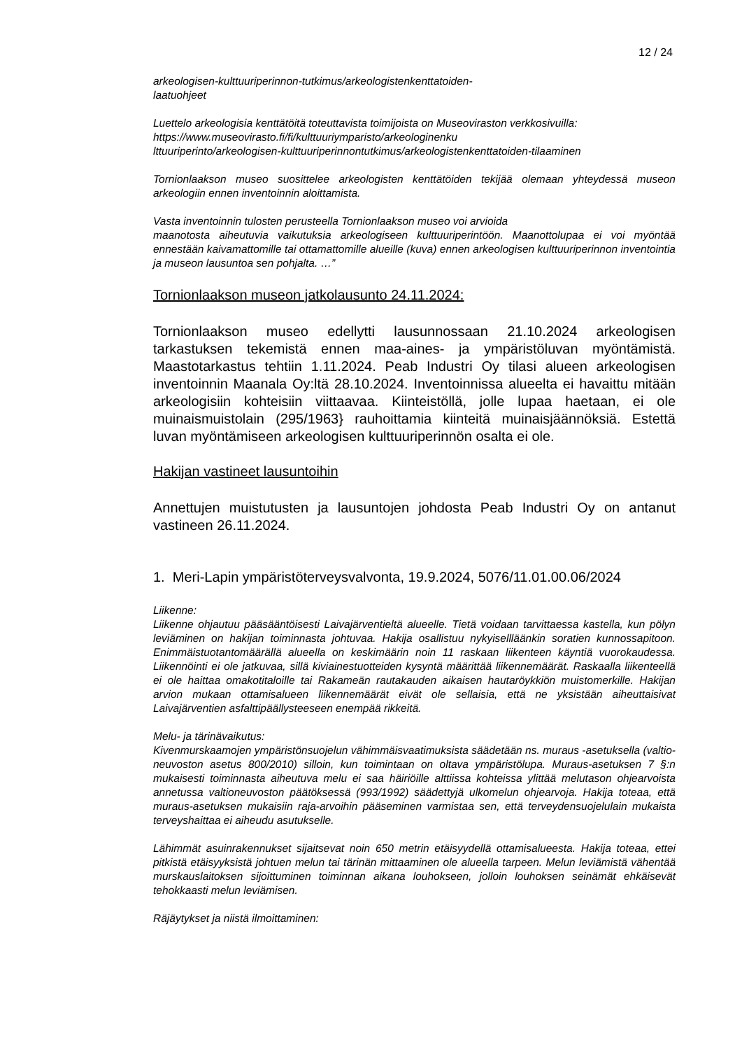12 / 24
arkeologisen-kulttuuriperinnon-tutkimus/arkeologistenkenttatoiden-
laatuohjeet
Luettelo arkeologisia kenttätöitä toteuttavista toimijoista on Museoviraston verkkosivuilla:
https://www.museovirasto.fi/fi/kulttuuriymparisto/arkeologinenku
lttuuriperinto/arkeologisen-kulttuuriperinnontutkimus/arkeologistenkenttatoiden-tilaaminen
Tornionlaakson museo suosittelee arkeologisten kenttätöiden tekijää olemaan yhteydessä museon arkeologiin ennen inventoinnin aloittamista.
Vasta inventoinnin tulosten perusteella Tornionlaakson museo voi arvioida
maanotosta aiheutuvia vaikutuksia arkeologiseen kulttuuriperintöön. Maanottolupaa ei voi myöntää ennestään kaivamattomille tai ottamattomille alueille (kuva) ennen arkeologisen kulttuuriperinnon inventointia ja museon lausuntoa sen pohjalta. …”
Tornionlaakson museon jatkolausunto 24.11.2024:
Tornionlaakson museo edellytti lausunnossaan 21.10.2024 arkeologisen tarkastuksen tekemistä ennen maa-aines- ja ympäristöluvan myöntämistä. Maastotarkastus tehtiin 1.11.2024. Peab Industri Oy tilasi alueen arkeologisen inventoinnin Maanala Oy:ltä 28.10.2024. Inventoinnissa alueelta ei havaittu mitään arkeologisiin kohteisiin viittaavaa. Kiinteistöllä, jolle lupaa haetaan, ei ole muinaismuistolain (295/1963} rauhoittamia kiinteitä muinaisjäännöksiä. Estettä luvan myöntämiseen arkeologisen kulttuuriperinnön osalta ei ole.
Hakijan vastineet lausuntoihin
Annettujen muistutusten ja lausuntojen johdosta Peab Industri Oy on antanut vastineen 26.11.2024.
1. Meri-Lapin ympäristöterveysvalvonta, 19.9.2024, 5076/11.01.00.06/2024
Liikenne:
Liikenne ohjautuu pääsääntöisesti Laivajärventieltä alueelle. Tietä voidaan tarvittaessa kastella, kun pölyn leviäminen on hakijan toiminnasta johtuvaa. Hakija osallistuu nykyisellläänkin soratien kunnossapitoon. Enimmäistuotantomäärällä alueella on keskimäärin noin 11 raskaan liikenteen käyntiä vuorokaudessa. Liikennöinti ei ole jatkuvaa, sillä kiviainestuotteiden kysyntä määrittää liikennemäärät. Raskaalla liikenteellä ei ole haittaa omakotitaloille tai Rakameän rautakauden aikaisen hautaröykkiön muistomerkille. Hakijan arvion mukaan ottamisalueen liikennemäärät eivät ole sellaisia, että ne yksistään aiheuttaisivat Laivajärventien asfalttipäällysteeseen enempää rikkeitä.
Melu- ja tärinävaikutus:
Kivenmurskaamojen ympäristönsuojelun vähimmäisvaatimuksista säädetään ns. muraus -asetuksella (valtio-neuvoston asetus 800/2010) silloin, kun toimintaan on oltava ympäristölupa. Muraus-asetuksen 7 §:n mukaisesti toiminnasta aiheutuva melu ei saa häiriöille alttiissa kohteissa ylittää melutason ohjearvoista annetussa valtioneuvoston päätöksessä (993/1992) säädettyjä ulkomelun ohjearvoja. Hakija toteaa, että muraus-asetuksen mukaisiin raja-arvoihin pääseminen varmistaa sen, että terveydensuojelulain mukaista terveyshaittaa ei aiheudu asutukselle.
Lähimmät asuinrakennukset sijaitsevat noin 650 metrin etäisyydellä ottamisalueesta. Hakija toteaa, ettei pitkistä etäisyyksistä johtuen melun tai tärinän mittaaminen ole alueella tarpeen. Melun leviämistä vähentää murskauslaitoksen sijoittuminen toiminnan aikana louhokseen, jolloin louhoksen seinämät ehkäisevät tehokkaasti melun leviämisen.
Räjäytykset ja niistä ilmoittaminen: